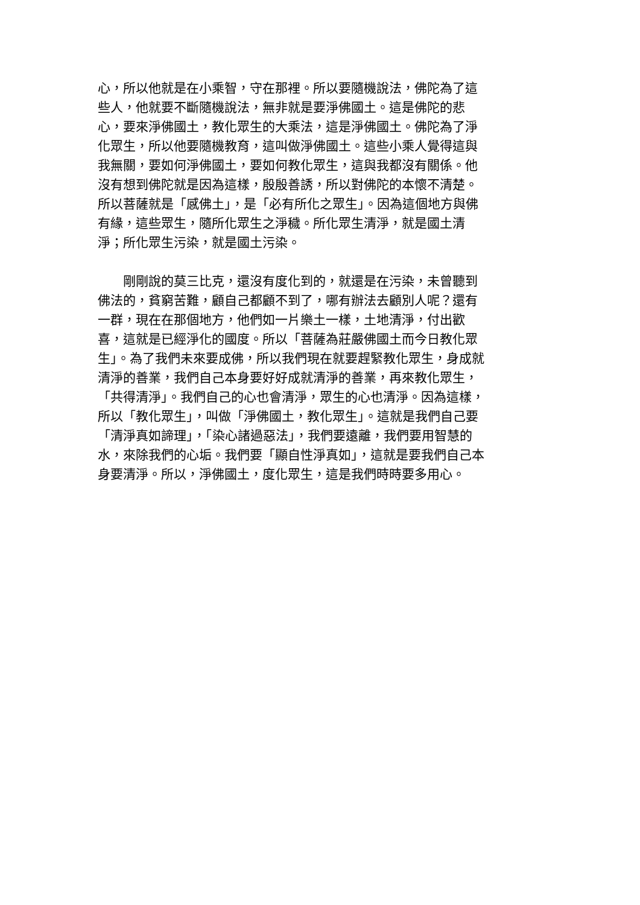心，所以他就是在小乘智，守在那裡。所以要隨機說法，佛陀為了這
些人，他就要不斷隨機說法，無非就是要淨佛國土。這是佛陀的悲
心，要來淨佛國土，教化眾生的大乘法，這是淨佛國土。佛陀為了淨
化眾生，所以他要隨機教育，這叫做淨佛國土。這些小乘人覺得這與
我無關，要如何淨佛國土，要如何教化眾生，這與我都沒有關係。他
沒有想到佛陀就是因為這樣，殷殷善誘，所以對佛陀的本懷不清楚。
所以菩薩就是「感佛土」，是「必有所化之眾生」。因為這個地方與佛
有緣，這些眾生，隨所化眾生之淨穢。所化眾生清淨，就是國土清
淨；所化眾生污染，就是國土污染。
　　剛剛說的莫三比克，還沒有度化到的，就還是在污染，未曾聽到
佛法的，貧窮苦難，顧自己都顧不到了，哪有辦法去顧別人呢？還有
一群，現在在那個地方，他們如一片樂土一樣，土地清淨，付出歡
喜，這就是已經淨化的國度。所以「菩薩為莊嚴佛國土而今日教化眾
生」。為了我們未來要成佛，所以我們現在就要趕緊教化眾生，身成就
清淨的善業，我們自己本身要好好成就清淨的善業，再來教化眾生，
「共得清淨」。我們自己的心也會清淨，眾生的心也清淨。因為這樣，
所以「教化眾生」，叫做「淨佛國土，教化眾生」。這就是我們自己要
「清淨真如諦理」，「染心諸過惡法」，我們要遠離，我們要用智慧的
水，來除我們的心垢。我們要「顯自性淨真如」，這就是要我們自己本
身要清淨。所以，淨佛國土，度化眾生，這是我們時時要多用心。